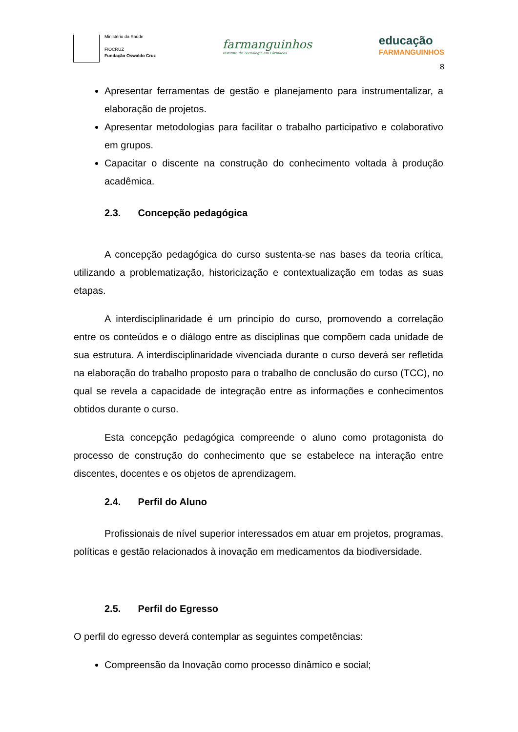Ministério da Saúde
FIOCRUZ
Fundação Oswaldo Cruz
farmanguinhos
Instituto de Tecnologia em Fármacos
educação
FARMANGUINHOS
8
Apresentar ferramentas de gestão e planejamento para instrumentalizar, a elaboração de projetos.
Apresentar metodologias para facilitar o trabalho participativo e colaborativo em grupos.
Capacitar o discente na construção do conhecimento voltada à produção acadêmica.
2.3. Concepção pedagógica
A concepção pedagógica do curso sustenta-se nas bases da teoria crítica, utilizando a problematização, historicização e contextualização em todas as suas etapas.
A interdisciplinaridade é um princípio do curso, promovendo a correlação entre os conteúdos e o diálogo entre as disciplinas que compõem cada unidade de sua estrutura. A interdisciplinaridade vivenciada durante o curso deverá ser refletida na elaboração do trabalho proposto para o trabalho de conclusão do curso (TCC), no qual se revela a capacidade de integração entre as informações e conhecimentos obtidos durante o curso.
Esta concepção pedagógica compreende o aluno como protagonista do processo de construção do conhecimento que se estabelece na interação entre discentes, docentes e os objetos de aprendizagem.
2.4. Perfil do Aluno
Profissionais de nível superior interessados em atuar em projetos, programas, políticas e gestão relacionados à inovação em medicamentos da biodiversidade.
2.5. Perfil do Egresso
O perfil do egresso deverá contemplar as seguintes competências:
Compreensão da Inovação como processo dinâmico e social;